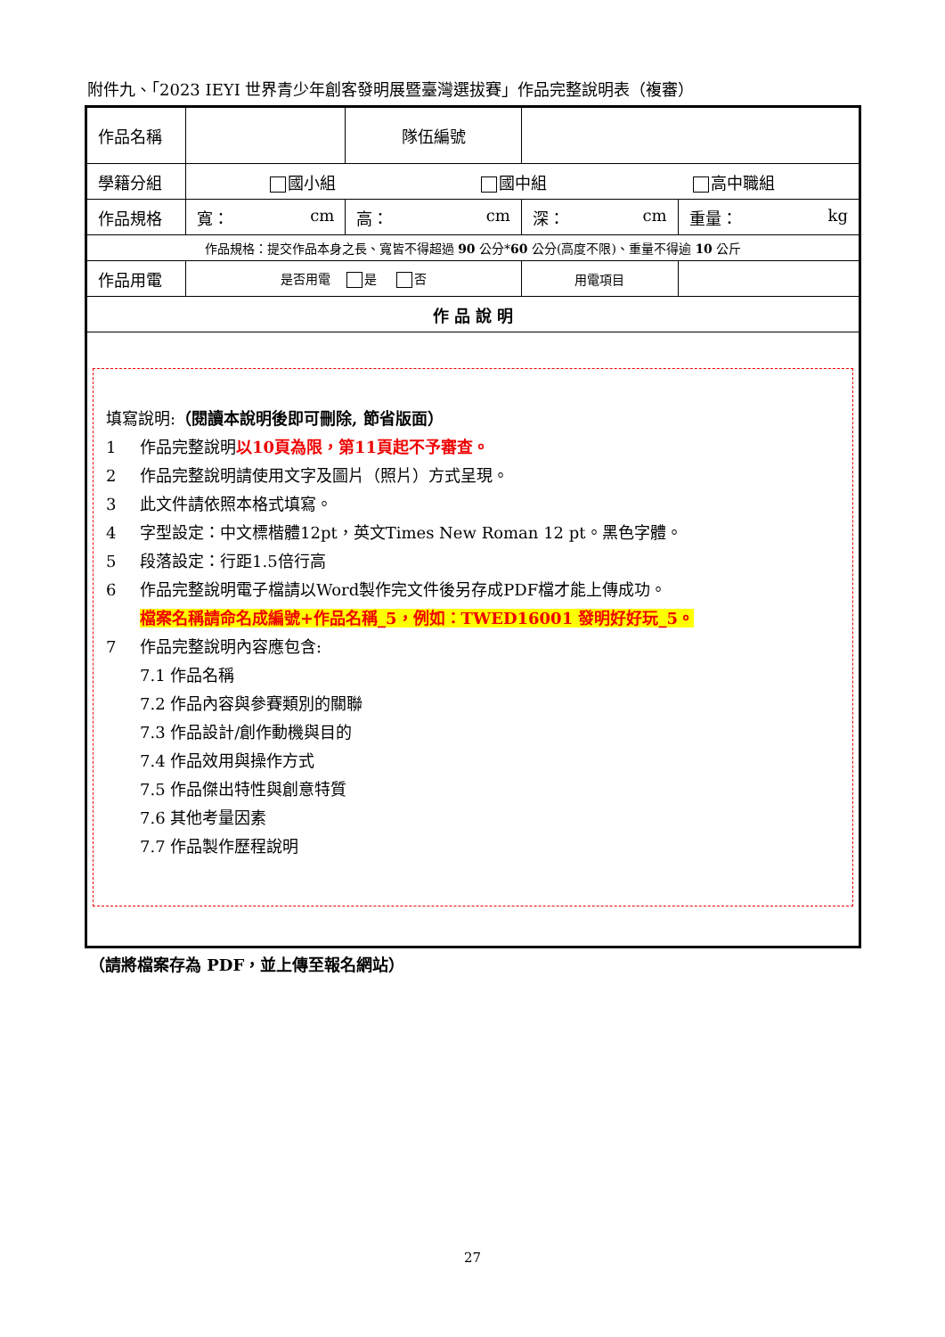附件九、「2023 IEYI 世界青少年創客發明展暨臺灣選拔賽」作品完整說明表（複審）
| 作品名稱 | | | 隊伍編號 | | |
| 學籍分組 | 國小組 國中組 高中職組 | | | | |
| 作品規格 | 寬： cm | 高： cm | | 深： cm | 重量： kg |
| 作品規格：提交作品本身之長、寬皆不得超過 90 公分* 60 公分(高度不限)、重量不得逾 10 公斤 | | | | | |
| 作品用電 | 是否用電 是 否 | | | 用電項目 | |
| 作 品 說 明 | | | | | |
| 填寫說明: （閱讀本說明後即可刪除, 節省版面） 1 作品完整說明 以10頁為限，第11頁起不予審查。 2 作品完整說明請使用文字及圖片（照片）方式呈現。 3 此文件請依照本格式填寫。 4 字型設定：中文標楷體12pt，英文Times New Roman 12 pt。黑色字體。 5 段落設定：行距1.5倍行高 6 作品完整說明電子檔請以Word製作完文件後另存成PDF檔才能上傳成功。 檔案名稱請命名成編號+作品名稱_5，例如：TWED16001 發明好好玩_5。 7 作品完整說明內容應包含: 7.1 作品名稱 7.2 作品內容與參賽類別的關聯 7.3 作品設計/創作動機與目的 7.4 作品效用與操作方式 7.5 作品傑出特性與創意特質 7.6 其他考量因素 7.7 作品製作歷程說明 | | | | | |
（請將檔案存為 PDF，並上傳至報名網站）
27